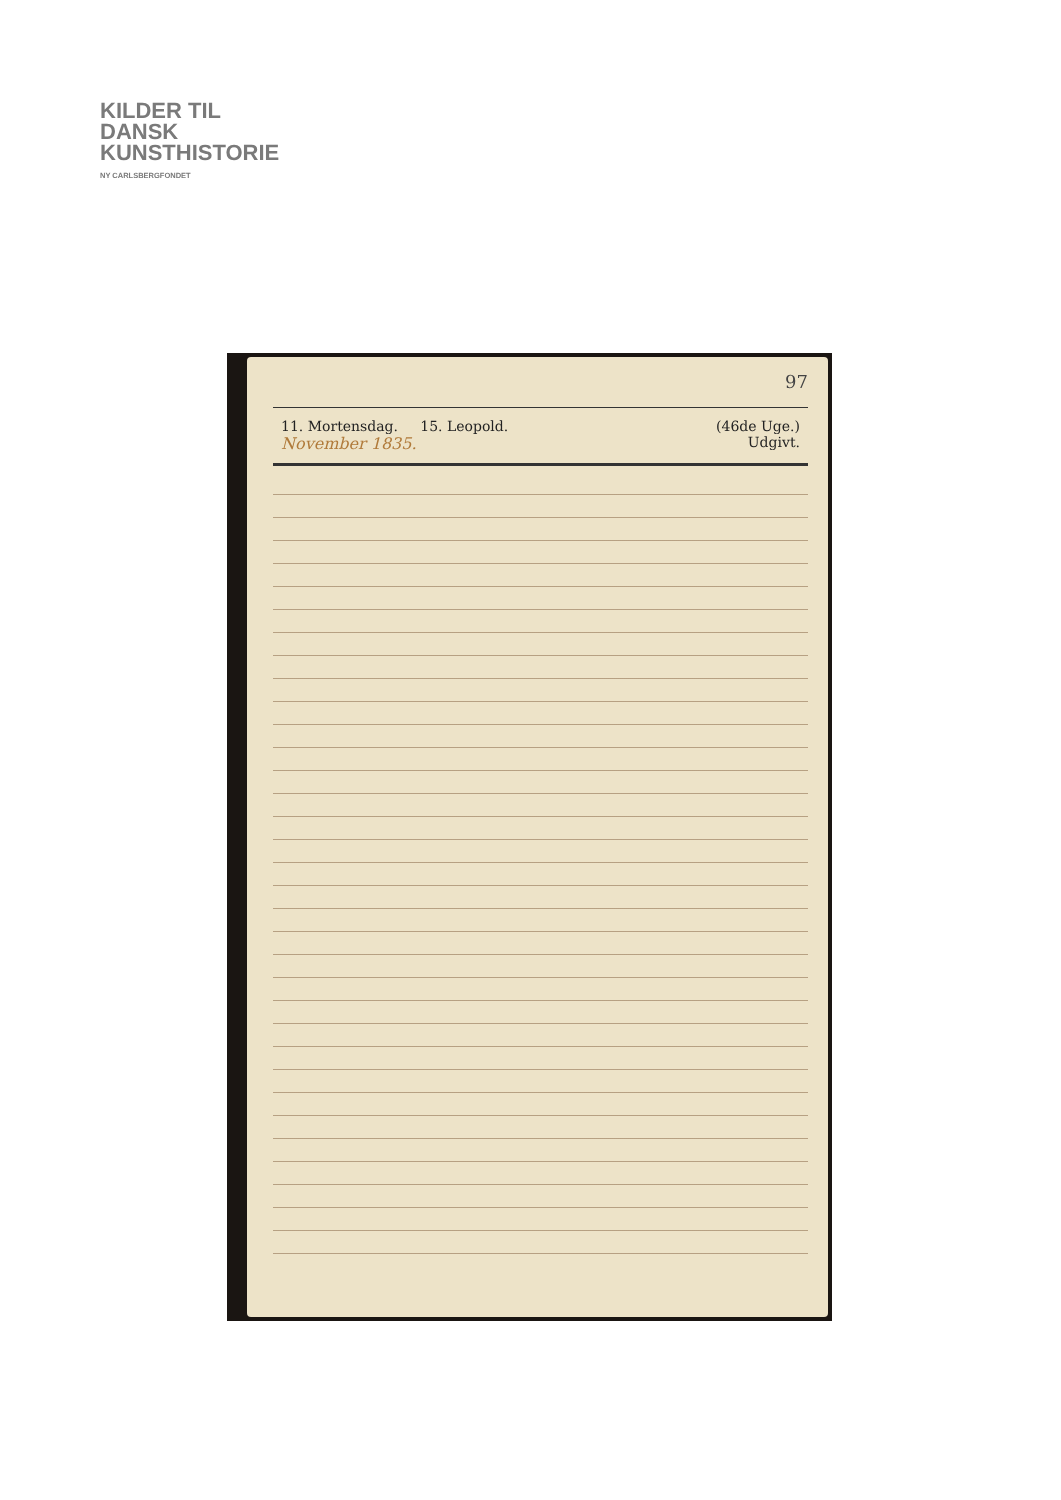KILDER TIL
DANSK
KUNSTHISTORIE
NY CARLSBERGFONDET
97
11. Mortensdag. 15. Leopold.
November 1835.
(46de Uge.)
Udgivt.